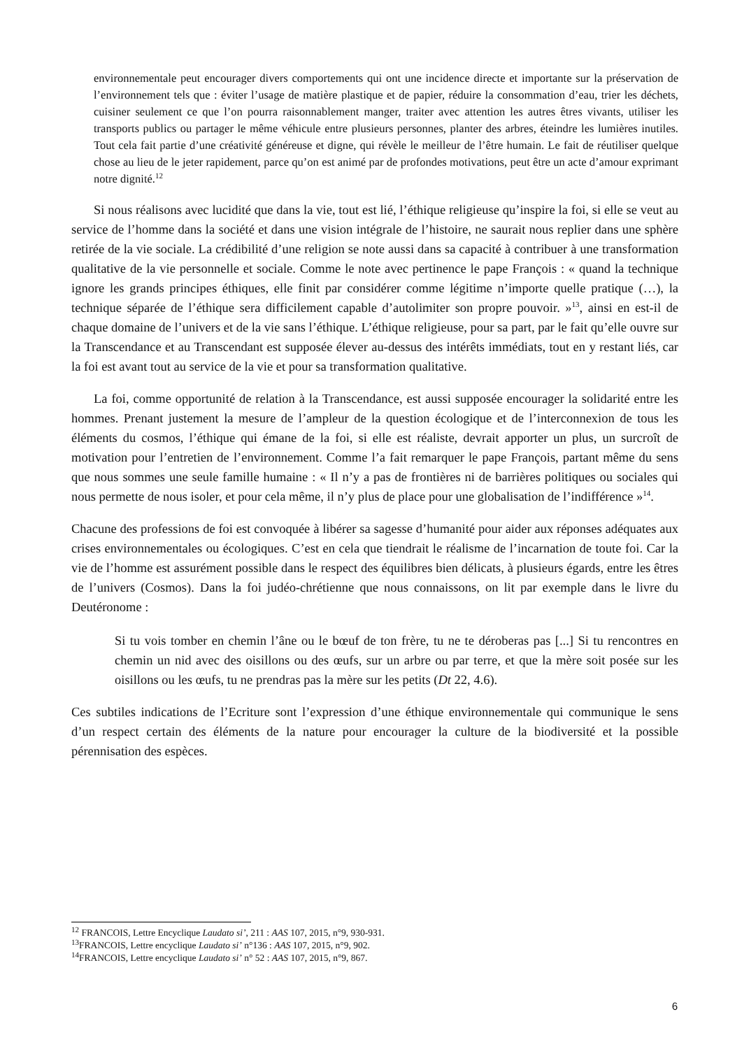environnementale peut encourager divers comportements qui ont une incidence directe et importante sur la préservation de l’environnement tels que : éviter l’usage de matière plastique et de papier, réduire la consommation d’eau, trier les déchets, cuisiner seulement ce que l’on pourra raisonnablement manger, traiter avec attention les autres êtres vivants, utiliser les transports publics ou partager le même véhicule entre plusieurs personnes, planter des arbres, éteindre les lumières inutiles. Tout cela fait partie d’une créativité généreuse et digne, qui révèle le meilleur de l’être humain. Le fait de réutiliser quelque chose au lieu de le jeter rapidement, parce qu’on est animé par de profondes motivations, peut être un acte d’amour exprimant notre dignité.<sup>12</sup>
Si nous réalisons avec lucidité que dans la vie, tout est lié, l’éthique religieuse qu’inspire la foi, si elle se veut au service de l’homme dans la société et dans une vision intégrale de l’histoire, ne saurait nous replier dans une sphère retirée de la vie sociale. La crédibilité d’une religion se note aussi dans sa capacité à contribuer à une transformation qualitative de la vie personnelle et sociale. Comme le note avec pertinence le pape François : « quand la technique ignore les grands principes éthiques, elle finit par considérer comme légitime n’importe quelle pratique (…), la technique séparée de l’éthique sera difficilement capable d’autolimiter son propre pouvoir. »<sup>13</sup>, ainsi en est-il de chaque domaine de l’univers et de la vie sans l’éthique. L’éthique religieuse, pour sa part, par le fait qu’elle ouvre sur la Transcendance et au Transcendant est supposée élever au-dessus des intérêts immédiats, tout en y restant liés, car la foi est avant tout au service de la vie et pour sa transformation qualitative.
La foi, comme opportunité de relation à la Transcendance, est aussi supposée encourager la solidarité entre les hommes. Prenant justement la mesure de l’ampleur de la question écologique et de l’interconnexion de tous les éléments du cosmos, l’éthique qui émane de la foi, si elle est réaliste, devrait apporter un plus, un surcroît de motivation pour l’entretien de l’environnement. Comme l’a fait remarquer le pape François, partant même du sens que nous sommes une seule famille humaine : « Il n’y a pas de frontières ni de barrières politiques ou sociales qui nous permette de nous isoler, et pour cela même, il n’y plus de place pour une globalisation de l’indifférence »<sup>14</sup>.
Chacune des professions de foi est convoquée à libérer sa sagesse d’humanité pour aider aux réponses adéquates aux crises environnementales ou écologiques. C’est en cela que tiendrait le réalisme de l’incarnation de toute foi. Car la vie de l’homme est assurément possible dans le respect des équilibres bien délicats, à plusieurs égards, entre les êtres de l’univers (Cosmos). Dans la foi judéo-chrétienne que nous connaissons, on lit par exemple dans le livre du Deutéronome :
Si tu vois tomber en chemin l’âne ou le bœuf de ton frère, tu ne te déroberas pas [...] Si tu rencontres en chemin un nid avec des oisillons ou des œufs, sur un arbre ou par terre, et que la mère soit posée sur les oisillons ou les œufs, tu ne prendras pas la mère sur les petits (Dt 22, 4.6).
Ces subtiles indications de l’Ecriture sont l’expression d’une éthique environnementale qui communique le sens d’un respect certain des éléments de la nature pour encourager la culture de la biodiversité et la possible pérennisation des espèces.
<sup>12</sup> FRANCOIS, Lettre Encyclique Laudato si’, 211 : AAS 107, 2015, n°9, 930-931.
<sup>13</sup>FRANCOIS, Lettre encyclique Laudato si’ n°136 : AAS 107, 2015, n°9, 902.
<sup>14</sup>FRANCOIS, Lettre encyclique Laudato si’ n° 52 : AAS 107, 2015, n°9, 867.
6